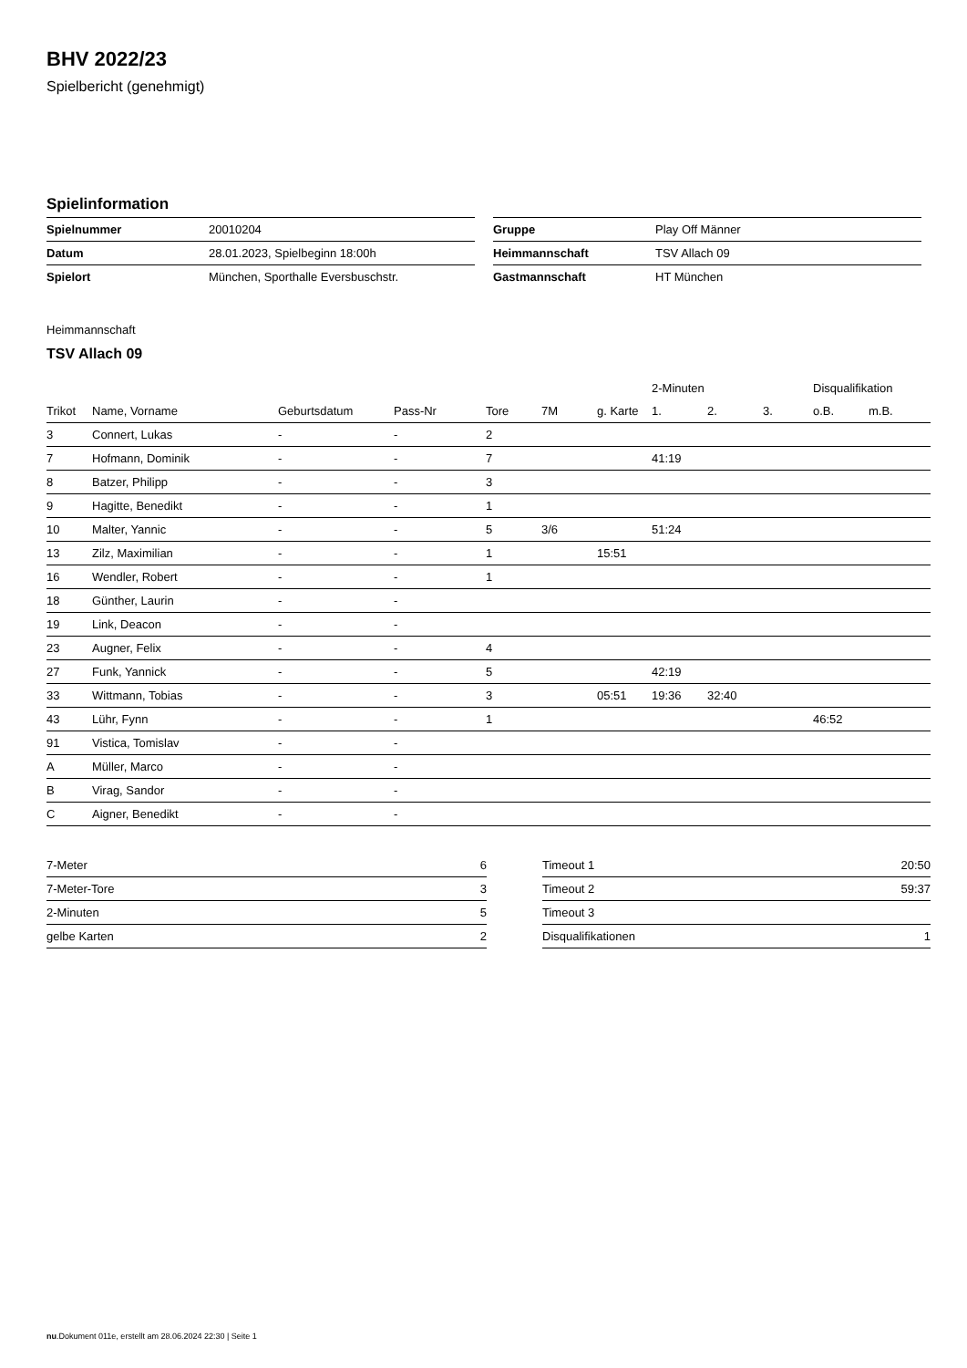BHV 2022/23
Spielbericht (genehmigt)
Spielinformation
| Spielnummer | 20010204 |
| Datum | 28.01.2023, Spielbeginn 18:00h |
| Spielort | München, Sporthalle Eversbuschstr. |
| Gruppe | Play Off Männer |
| Heimmannschaft | TSV Allach 09 |
| Gastmannschaft | HT München |
Heimmannschaft
TSV Allach 09
| | | | | | | | 2-Minuten | | | Disqualifikation | |
| --- | --- | --- | --- | --- | --- | --- | --- | --- | --- | --- | --- |
| Trikot | Name, Vorname | Geburtsdatum | Pass-Nr | Tore | 7M | g. Karte | 1. | 2. | 3. | o.B. | m.B. |
| 3 | Connert, Lukas | - | - | 2 | | | | | | | |
| 7 | Hofmann, Dominik | - | - | 7 | | | 41:19 | | | | |
| 8 | Batzer, Philipp | - | - | 3 | | | | | | | |
| 9 | Hagitte, Benedikt | - | - | 1 | | | | | | | |
| 10 | Malter, Yannic | - | - | 5 | 3/6 | | 51:24 | | | | |
| 13 | Zilz, Maximilian | - | - | 1 | | 15:51 | | | | | |
| 16 | Wendler, Robert | - | - | 1 | | | | | | | |
| 18 | Günther, Laurin | - | - | | | | | | | | |
| 19 | Link, Deacon | - | - | | | | | | | | |
| 23 | Augner, Felix | - | - | 4 | | | | | | | |
| 27 | Funk, Yannick | - | - | 5 | | | 42:19 | | | | |
| 33 | Wittmann, Tobias | - | - | 3 | | 05:51 | 19:36 | 32:40 | | | |
| 43 | Lühr, Fynn | - | - | 1 | | | | | | 46:52 | |
| 91 | Vistica, Tomislav | - | - | | | | | | | | |
| A | Müller, Marco | - | - | | | | | | | | |
| B | Virag, Sandor | - | - | | | | | | | | |
| C | Aigner, Benedikt | - | - | | | | | | | | |
| 7-Meter | 6 |
| 7-Meter-Tore | 3 |
| 2-Minuten | 5 |
| gelbe Karten | 2 |
| Timeout 1 | 20:50 |
| Timeout 2 | 59:37 |
| Timeout 3 | |
| Disqualifikationen | 1 |
nu.Dokument 011e, erstellt am 28.06.2024 22:30 | Seite 1